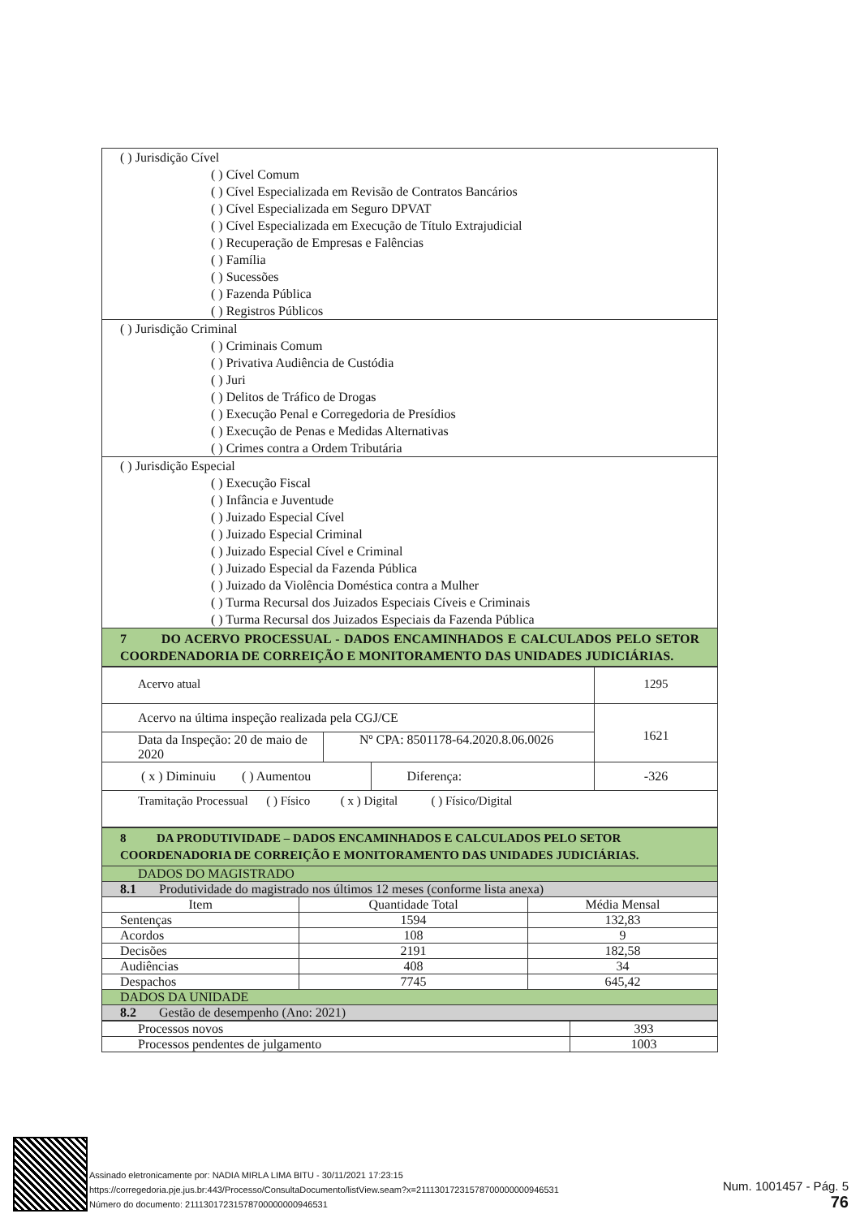| ( ) Jurisdição Cível ( ) Cível Comum ( ) Cível Especializada em Revisão de Contratos Bancários ( ) Cível Especializada em Seguro DPVAT ( ) Cível Especializada em Execução de Título Extrajudicial ( ) Recuperação de Empresas e Falências ( ) Família ( ) Sucessões ( ) Fazenda Pública ( ) Registros Públicos |
| ( ) Jurisdição Criminal ( ) Criminais Comum ( ) Privativa Audiência de Custódia ( ) Juri ( ) Delitos de Tráfico de Drogas ( ) Execução Penal e Corregedoria de Presídios ( ) Execução de Penas e Medidas Alternativas ( ) Crimes contra a Ordem Tributária |
| ( ) Jurisdição Especial ( ) Execução Fiscal ( ) Infância e Juventude ( ) Juizado Especial Cível ( ) Juizado Especial Criminal ( ) Juizado Especial Cível e Criminal ( ) Juizado Especial da Fazenda Pública ( ) Juizado da Violência Doméstica contra a Mulher ( ) Turma Recursal dos Juizados Especiais Cíveis e Criminais ( ) Turma Recursal dos Juizados Especiais da Fazenda Pública |
| 7 DO ACERVO PROCESSUAL - DADOS ENCAMINHADOS E CALCULADOS PELO SETOR COORDENADORIA DE CORREIÇÃO E MONITORAMENTO DAS UNIDADES JUDICIÁRIAS. |
| Acervo atual | | | 1295 |
| Acervo na última inspeção realizada pela CGJ/CE | | | 1621 |
| Data da Inspeção: 20 de maio de 2020 | Nº CPA: 8501178-64.2020.8.06.0026 | | |
| ( x ) Diminuiu ( ) Aumentou | | Diferença: | -326 |
| Tramitação Processual ( ) Físico ( x ) Digital ( ) Físico/Digital | | | |
| 8 DA PRODUTIVIDADE – DADOS ENCAMINHADOS E CALCULADOS PELO SETOR COORDENADORIA DE CORREIÇÃO E MONITORAMENTO DAS UNIDADES JUDICIÁRIAS. | | |
| DADOS DO MAGISTRADO | | |
| 8.1 Produtividade do magistrado nos últimos 12 meses (conforme lista anexa) | | |
| Item | Quantidade Total | Média Mensal |
| Sentenças | 1594 | 132,83 |
| Acordos | 108 | 9 |
| Decisões | 2191 | 182,58 |
| Audiências | 408 | 34 |
| Despachos | 7745 | 645,42 |
| DADOS DA UNIDADE | | |
| 8.2 Gestão de desempenho (Ano: 2021) | | |
| Processos novos | 393 |
| Processos pendentes de julgamento | 1003 |
Assinado eletronicamente por: NADIA MIRLA LIMA BITU - 30/11/2021 17:23:15
https://corregedoria.pje.jus.br:443/Processo/ConsultaDocumento/listView.seam?x=21113017231578700000000946531
Número do documento: 21113017231578700000000946531
Num. 1001457 - Pág. 5
76